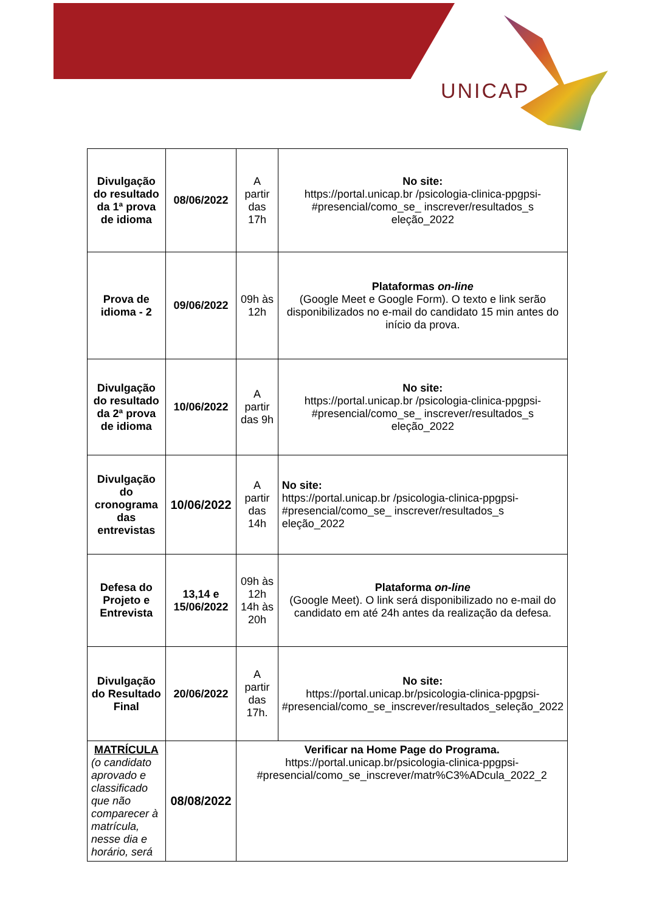UNICAP
| Divulgação do resultado da 1ª prova de idioma | 08/06/2022 | A partir das 17h | No site: https://portal.unicap.br /psicologia-clinica-ppgpsi-#presencial/como_se_ inscrever/resultados_s eleção_2022 |
| Prova de idioma - 2 | 09/06/2022 | 09h às 12h | Plataformas on-line (Google Meet e Google Form). O texto e link serão disponibilizados no e-mail do candidato 15 min antes do início da prova. |
| Divulgação do resultado da 2ª prova de idioma | 10/06/2022 | A partir das 9h | No site: https://portal.unicap.br /psicologia-clinica-ppgpsi-#presencial/como_se_ inscrever/resultados_s eleção_2022 |
| Divulgação do cronograma das entrevistas | 10/06/2022 | A partir das 14h | No site: https://portal.unicap.br /psicologia-clinica-ppgpsi-#presencial/como_se_ inscrever/resultados_s eleção_2022 |
| Defesa do Projeto e Entrevista | 13,14 e 15/06/2022 | 09h às 12h 14h às 20h | Plataforma on-line (Google Meet). O link será disponibilizado no e-mail do candidato em até 24h antes da realização da defesa. |
| Divulgação do Resultado Final | 20/06/2022 | A partir das 17h. | No site: https://portal.unicap.br/psicologia-clinica-ppgpsi-#presencial/como_se_inscrever/resultados_seleção_2022 |
| MATRÍCULA (o candidato aprovado e classificado que não comparecer à matrícula, nesse dia e horário, será | 08/08/2022 | Verificar na Home Page do Programa. https://portal.unicap.br/psicologia-clinica-ppgpsi-#presencial/como_se_inscrever/matr%C3%ADcula_2022_2 | |